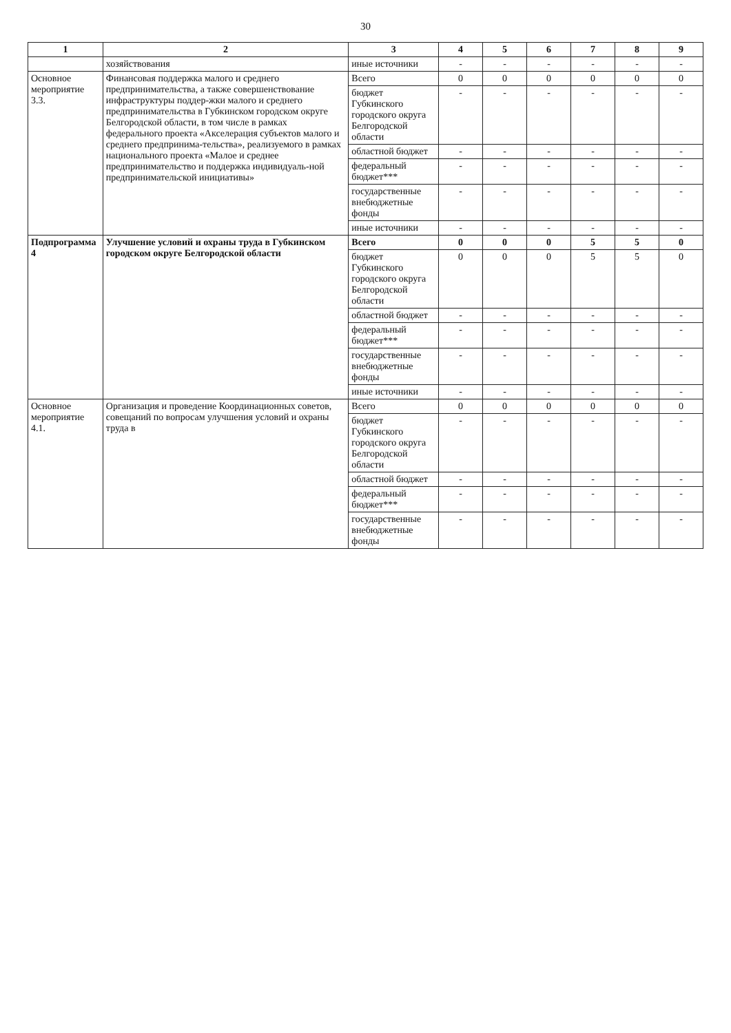30
| 1 | 2 | 3 | 4 | 5 | 6 | 7 | 8 | 9 |
| --- | --- | --- | --- | --- | --- | --- | --- | --- |
| | хозяйствования | иные источники | - | - | - | - | - | - |
| Основное мероприятие 3.3. | Финансовая поддержка малого и среднего предпринимательства, а также совершенствование инфраструктуры поддер-жки малого и среднего предпринимательства в Губкинском городском округе Белгородской области, в том числе в рамках федерального проекта «Акселерация субъектов малого и среднего предпринима-тельства», реализуемого в рамках национального проекта «Малое и среднее предпринимательство и поддержка индивидуаль-ной предпринимательской инициативы» | Всего | 0 | 0 | 0 | 0 | 0 | 0 |
| | | бюджет Губкинского городского округа Белгородской области | - | - | - | - | - | - |
| | | областной бюджет | - | - | - | - | - | - |
| | | федеральный бюджет*** | - | - | - | - | - | - |
| | | государственные внебюджетные фонды | - | - | - | - | - | - |
| | | иные источники | - | - | - | - | - | - |
| Подпрограмма 4 | Улучшение условий и охраны труда в Губкинском городском округе Белгородской области | Всего | 0 | 0 | 0 | 5 | 5 | 0 |
| | | бюджет Губкинского городского округа Белгородской области | 0 | 0 | 0 | 5 | 5 | 0 |
| | | областной бюджет | - | - | - | - | - | - |
| | | федеральный бюджет*** | - | - | - | - | - | - |
| | | государственные внебюджетные фонды | - | - | - | - | - | - |
| | | иные источники | - | - | - | - | - | - |
| Основное мероприятие 4.1. | Организация и проведение Координационных советов, совещаний по вопросам улучшения условий и охраны труда в | Всего | 0 | 0 | 0 | 0 | 0 | 0 |
| | | бюджет Губкинского городского округа Белгородской области | - | - | - | - | - | - |
| | | областной бюджет | - | - | - | - | - | - |
| | | федеральный бюджет*** | - | - | - | - | - | - |
| | | государственные внебюджетные фонды | - | - | - | - | - | - |